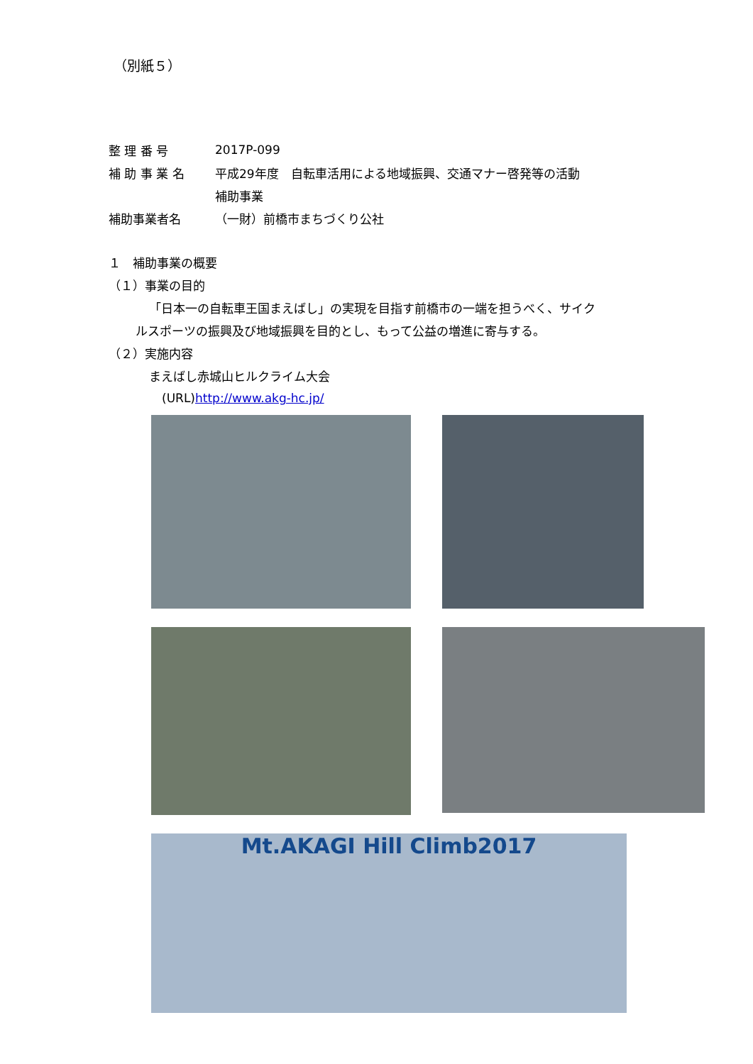（別紙５）
整 理 番 号 2017P-099
補 助 事 業 名
平成29年度　自転車活用による地域振興、交通マナー啓発等の活動
補助事業
補助事業者名 （一財）前橋市まちづくり公社
１　補助事業の概要
（１）事業の目的
「日本一の自転車王国まえばし」の実現を目指す前橋市の一端を担うべく、サイク
ルスポーツの振興及び地域振興を目的とし、もって公益の増進に寄与する。
（２）実施内容
まえばし赤城山ヒルクライム大会
(URL) http://www.akg-hc.jp/
Mt.AKAGI Hill Climb2017